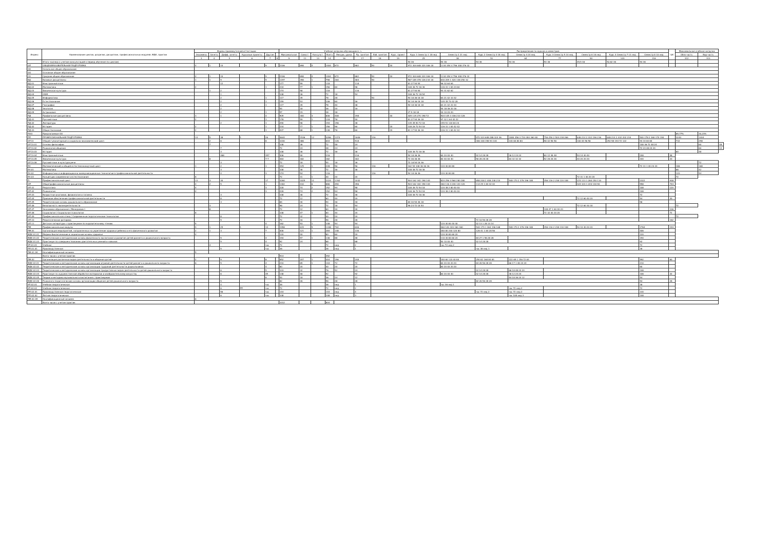| Индекс | Наименование циклов, разделов, дисциплин, профессиональных модулей, МДК, практик | Формы промежуточной аттестации | | | | | | Учебная нагрузка обучающихся, ч. | | | | | | | | Распределение по курсам и семестрам | | | | | | | | ЦК | Максимальная учебная нагрузка | | |
| --- | --- | --- | --- | --- | --- | --- | --- | --- | --- | --- | --- | --- | --- | --- | --- | --- | --- | --- | --- | --- | --- | --- | --- | --- | --- | --- | --- |
| | | Экзамены | Зачеты | Дифф. зачеты | Курсовые проекты | Другие | | Максимальная | Самост. | Консульт. | Всего | Лекции, уроки | Пр. занятия | Лаб. занятия | Курс. проект | Курс 1 Семестр 1 18 нед | Семестр 2 21 нед | Курс 2 Семестр 3 18 нед | Семестр 4 20 нед | Курс 3 Семестр 5 14 нед | Семестр 6 16 нед | Курс 4 Семестр 7 13 нед | Семестр 8 10 нед | | Обяз часть | Вар часть | |
| | | 3 | 4 | 5 | 6 | 7 | 8 | 9 | 11 | 13 | 14 | 16 | 17 | 18 | 19 | 25 | 38 | 51 | 64 | 77 | 90 | 103 | 116 | | 312 | 313 | |
| | Итого час/нед (с учетом консультаций в период обучения по циклам) | | | | | | | | | | | | | | | 54 36 | 54 36 | 54 36 | 54 36 | 54 36 | 49,5 36 | 52,62 36 | 54 36 | | | | |
| ОП | ОБЩЕОБРАЗОВАТЕЛЬНАЯ ПОДГОТОВКА | 4 | 1 | 10 | | 9 | | 2106 | 698 | 4 | 1404 | 672 | 682 | 50 | 40 | 972 304 648 324 306 18 | 1134 354 4 756 348 376 32 | | | | | | | | | | |
| НО | Начальное общее образование | | | | | | | | | | | | | | | | | | | | | | | | | | |
| ОО | Основное общее образование | | | | | | | | | | | | | | | | | | | | | | | | | | |
| СО | Среднее общее образование | 4 | 1 | 10 | | 9 | | 2106 | 698 | 4 | 1404 | 672 | 682 | 50 | 40 | 972 304 648 324 306 18 | 1134 354 4 756 348 376 32 | | | | | | | | | | |
| БД | Базовые дисциплины | 1 | 1 | 9 | | 5 | | 1197 | 398 | 1 | 798 | 264 | 484 | 50 | | 567 189 378 126 234 18 | 630 209 1 420 138 250 32 | | | | | | | | | | |
| БД.01 | Иностранный язык | | | 12 | | | | 177 | 59 | | 118 | | 118 | | | 81 27 54 54 | 96 32 64 64 | | | | | | | | | | |
| БД.02 | Математика | 2 | | | | 1 | | 234 | 77 | 1 | 156 | 60 | 96 | | | 108 36 72 36 36 | 126 41 1 84 24 60 | | | | | | | | | | |
| БД.03 | Физическая культура | | 1 | 2 | | | | 174 | 58 | | 116 | | 116 | | | 81 27 54 54 | 93 31 62 62 | | | | | | | | | | |
| БД.04 | ОБЖ | | | 1 | | | | 108 | 36 | | 72 | 18 | 54 | | | 108 36 72 18 54 | | | | | | | | | | | |
| БД.05 | Информатика | | | 2 | | 1 | | 117 | 39 | | 78 | 28 | | 50 | | 54 18 36 18 18 | 63 21 42 10 32 | | | | | | | | | | |
| БД.06 | Естествознание | | | 2 | | 1 | | 159 | 53 | | 106 | 60 | 46 | | | 54 18 36 18 18 | 105 35 70 42 28 | | | | | | | | | | |
| БД.07 | География | | | 2 | | 1 | | 117 | 39 | | 78 | 40 | 38 | | | 54 18 36 18 18 | 63 21 42 22 20 | | | | | | | | | | |
| БД.08 | Экология | | | 2 | | | | 54 | 18 | | 36 | 20 | 16 | | | | 54 18 36 20 16 | | | | | | | | | | |
| БД.09 | Астрономия | | | 2 | | 1 | | 57 | 19 | | 38 | 38 | | | | 27 9 18 18 | 30 10 20 20 | | | | | | | | | | |
| ПД | Профильные дисциплины | 3 | | 1 | | 4 | | 909 | 300 | 3 | 606 | 408 | 198 | | 40 | 405 115 270 198 72 | 504 145 3 336 210 126 | | | | | | | | | | |
| ПД.01 | Русский язык | 2 | | | | 1 | | 178 | 59 | 1 | 118 | 78 | 40 | | | 81 27 54 36 18 | 97 32 1 64 42 22 | | | | | | | | | | |
| ПД.02 | Литература | | | 2 | | 1 | | 290 | 96 | | 194 | 156 | 38 | | | 135 45 90 72 18 | 155 51 104 84 20 | | | | | | | | | | |
| ПД.02 | История | 2 | | | | 1 | | 234 | 77 | 1 | 156 | 96 | 60 | | 20 | 108 26 72 54 18 | 126 31 1 84 42 42 | | | | | | | | | | |
| ПД.03 | Обществознание | 2 | | | | 1 | | 207 | 68 | 1 | 138 | 78 | 60 | | 20 | 81 17 54 36 18 | 126 31 1 84 42 42 | | | | | | | | | | |
| ПОО | Предлагаемые ОО | | | | | | | | | | | | | | | | | | | | | | | | 69,77% | 30,23% | |
| ПП | ПРОФЕССИОНАЛЬНАЯ ПОДГОТОВКА | 14 | 5 | 38 | 1 | 26 | | 4644 | 1536 | 12 | 3096 | 1374 | 1606 | 116 | | | | 972 324 648 288 324 36 | 1080 356 4 720 280 360 80 | 756 250 2 504 238 266 | 648 214 2 432 196 236 | 648 214 2 432 202 230 | 540 178 2 360 170 190 | | 3240 | 1404 | |
| ОГСЭ | Общий гуманитарный и социально-экономический цикл | | 2 | 6 | | 8 | | 1030 | 386 | | 644 | 126 | 518 | | | | | 306 108 198 54 144 | 140 60 80 80 | 98 42 56 56 | 100 44 56 56 | 292 98 194 72 122 | 94 34 60 60 | | 732 | 298 | |
| ОГСЭ.01 | Основы философии | | 7 | | | | | 108 | 36 | | 72 | 48 | 24 | | | | | | | | | | 108 36 72 48 24 | | | 60 | 48 |
| ОГСЭ.02 | Психология общения | | | 7 | | | | 72 | 24 | | 48 | 24 | 24 | | | | | | | | | | 72 24 48 24 24 | | | 60 | 12 |
| ОГСЭ.03 | История | | | 3 | | | | 108 | 36 | | 72 | 36 | 36 | | | 108 36 72 36 36 | | | | | | | | | 60 | 48 | |
| ОГСЭ.04 | Иностранный язык | | | 468 | | 357 | | 306 | 90 | | 216 | | 216 | | | 54 18 36 36 | 60 20 40 40 | 42 14 28 28 | 36 12 24 24 | 60 12 48 48 | 54 14 40 40 | | 208 | 98 | | | |
| ОГСЭ.05 | Физическая культура | | 8 | | | 7-7 | | 364 | 182 | | 182 | | 182 | | | 72 36 36 36 | 80 40 40 40 | 56 28 28 28 | 64 32 32 32 | 52 26 26 26 | 40 20 20 20 | | 344 | 20 | | | |
| ОГСЭ.06 | Русский язык и культура речи | | | 3 | | | | 72 | 18 | | 54 | 18 | 36 | | | 72 18 54 18 36 | | | | | | | | | | 72 | |
| ЕН | Математический и общий естественнонаучный цикл | 1 | | 2 | | 1 | | 354 | 125 | 1 | 228 | 56 | 56 | 116 | | 162 54 108 36 36 36 | 120 40 80 80 | | | | | | 72 31 1 40 20 20 | | 186 | 168 | |
| ЕН.01 | Математика | | | 3 | | | | 108 | 36 | | 72 | 36 | 36 | | | 108 36 72 36 36 | | | | | | | | | 66 | 42 | |
| ЕН.02 | Информатика и информационно-коммуникационные технологии в профессиональной деятельности | | | 4 | | 3 | | 174 | 54 | | 116 | | | 116 | | 54 18 36 36 | 120 40 80 80 | | | | | | | | 120 | 54 | |
| ЕН.03 | Концепции современного естествознания | 8 | | | | | | 72 | 31 | 1 | 40 | 20 | 20 | | | | | | | | 72 31 1 40 20 20 | | | | 72 | | |
| П | Профессиональный цикл | 13 | 3 | 30 | 1 | 17 | | 3260 | 1025 | 11 | 2224 | 1192 | 1032 | | | 504 162 342 198 144 | 820 256 4 560 280 280 | 658 208 2 448 238 210 | 548 170 2 376 196 180 | 356 116 2 238 120 108 | 374 113 1 260 150 110 | | 2322 | 938 | | | |
| ОП | Общепрофессиональные дисциплины | 4 | 2 | 5 | | 1 | | 1302 | 410 | 6 | 886 | 490 | 396 | | | 504 162 342 198 144 | 360 116 4 240 120 120 | 114 29 1 84 42 42 | | | 324 103 1 220 130 90 | | 558 | 744 | | | |
| ОП.01 | Педагогика | 4 | | | | 3 | | 228 | 74 | 2 | 152 | 94 | 58 | | | 108 36 72 54 18 | 120 38 2 80 40 40 | | | | | | 108 | 120 | | | |
| ОП.02 | Психология | 4 | | | | 3 | | 228 | 74 | 2 | 152 | 94 | 58 | | | 108 36 72 54 18 | 120 38 2 80 40 40 | | | | | | 108 | | | | |
| ОП.03 | Возрастная анатомия, физиология и гигиена | | | 3 | | | | 108 | 36 | | 72 | 36 | 36 | | | 108 36 72 36 36 | | | | | | | 72 | | | | |
| ОП.04 | Правовое обеспечение профессиональной деятельности | | | 8 | | | | 72 | 12 | | 60 | 40 | 20 | | | | | | | | 72 12 60 40 20 | | 54 | 30 | | | |
| ОП.05 | Теоретические основы дошкольного образования | | | 3 | | | | 84 | 30 | | 54 | 36 | 18 | | | 84 30 54 36 18 | | | | | | | 96 | | | | |
| ОП.06 | Безопасность жизнедеятельности | | 3 | | | | | 96 | 24 | | 72 | 18 | 54 | | | 96 24 72 18 54 | | | | | 72 12 60 30 30 | | | | 72 | | |
| ОП.07 | Экономика образования / Менеджмент | | 8 | | | | | 72 | 12 | | 60 | 30 | 30 | | | | | | | 108 47 1 60 40 20 | | | | 106 | | | |
| ОП.08 | Социология / Социальная психология | 8 | | | | | | 108 | 47 | 1 | 60 | 40 | 20 | | | | | | | 72 32 40 20 20 | | | | 72 | | | |
| ОП.09 | Профессиональная этика / Современные педагогические технологии | | | 8 | | | | 72 | 32 | | 40 | 20 | 20 | | | | | | | | | | | | 72 | | |
| ОП.10 | Педагогическая риторика | | | 5 | | | | 72 | 16 | | 56 | 28 | 28 | | | | | 72 16 56 28 28 | | | | | | 162 | | | |
| ОП.11 | Детская литература с практикумом по выразительному чтению | 5 | | | | 4 | | 162 | 53 | 1 | 108 | 54 | 54 | | | | 120 40 80 40 40 | 42 13 1 28 14 14 | | | | | | | | | |
| ПМ | Профессиональные модули | 9 | 1 | 25 | 1 | 14 | | 1958 | 615 | 5 | 1338 | 702 | 636 | | | | 460 140 320 160 160 | 544 179 1 364 196 168 | 548 170 2 376 196 180 | 356 116 2 238 130 108 | 50 10 40 20 20 | | 1764 | 194 | | | |
| ПМ.01 | Организация мероприятий, направленных на укрепление здоровья ребенка и его физического развития | 2 | 1 | 3 | | 7 | | 406 | 121 | 1 | 284 | 148 | 136 | | | | 280 80 200 120 80 | 126 41 1 84 28 56 | | | | | 406 | | | | |
| МДК.01.01 | Медико-биологические и социальные основы здоровья | 4 | | | | | | 120 | 40 | | 80 | 60 | 20 | | | | 120 40 80 60 20 | | | | | | 120 | | | | |
| МДК.01.02 | Теоретические и методические основы физического воспитания и развития детей раннего и дошкольного возраста | | | 5 | | 4 | | 194 | 57 | 1 | 136 | 88 | 48 | | | | 110 30 80 60 20 | 84 27 1 56 28 28 | | | | | 194 | | | | |
| МДК.01.03 | Практикум по совершенствованию двигательных умений и навыков | | | 5 | | 4 | | 92 | 24 | | 68 | | 68 | | | | 50 10 40 40 | 42 14 28 28 | | | | | 92 | | | | |
| УП.01.01 | Учебная | | 4 | | | час | | 72 | | | 72 | нед | 2 | | | | час 72 нед 2 | | | | | | 72 | | | | |
| ПП.01.01 | Производственная | | | 5 | | час | | 36 | | | 36 | нед | 1 | | | | | час 36 нед 1 | | | | | 36 | | | | |
| ПМ.01.ЭК | Квалификационный экзамен | 5 | | | | | | | | | | | | | | | | | | | | | | | | | |
| | Всего часов с учетом практик | | | | | | | 514 | | | 392 | | | | | | | | | | | | | | | | |
| ПМ.02 | Организация различных видов деятельности и общения детей | 2 | | 9 | | 6 | | 652 | 207 | 1 | 444 | 196 | 248 | | | | 180 60 120 40 80 | 250 82 168 84 84 | 222 65 1 156 72 84 | | | | 592 | 60 | | | |
| МДК.02.01 | Теоретические и методические основы организации игровой деятельности детей раннего и дошкольного возраста | 6 | | 5 | | 4 | | 210 | 65 | 1 | 144 | 72 | 72 | | | | 60 20 40 20 20 | 84 28 56 28 28 | 66 17 1 48 24 24 | | | | 210 | | | | |
| МДК.02.02 | Теоретические и методические основы организации трудовой деятельности дошкольников | | | | | 4 | | 60 | 20 | | 40 | 20 | 20 | | | | 60 20 40 20 20 | | | | | | 60 | | | | |
| МДК.02.03 | Теоретические и методические основы организации продуктивных видов деятельности детей дошкольного возраста | | | 6 | | 5 | | 103 | 32 | | 76 | 52 | 24 | | | | | 42 14 28 28 | 66 18 48 24 24 | | | | 108 | | | | |
| МДК.02.04 | Практикум по художественной обработке материалов и изобразительному искусству | | | 6 | | 45 | | 138 | 46 | | 92 | | 92 | | | | 60 20 40 40 | 42 14 28 28 | 36 12 24 24 | | | | 106 | 32 | | | |
| МДК.02.05 | Теория и методика музыкального воспитания с практикумом | | | | | 6 | | 54 | 18 | | 36 | 24 | 12 | | | | | | 54 18 36 24 12 | | | | 54 | | | | |
| МДК.02.06 | Психолого-педагогические основы организации общения детей дошкольного возраста | | | 5 | | | | 82 | 26 | | 56 | 28 | 28 | | | | | 82 26 56 28 28 | | | | | 54 | 28 | | | |
| УП.02.01 | Учебная педагогическая | | | 4 | | час | | 36 | | | 36 | нед | 1 | | | | час 36 нед 1 | | | | | | 36 | | | | |
| УП.02.02 | Учебная педагогическая | | | 6 | РП | час | | 72 | | | 72 | нед | 2 | | | | | | час 72 нед 2 | | | | 72 | | | | |
| ПП.02.01 | Производственная педагогическая | | | 56 | | час | | 144 | | | 144 | нед | 4 | | | | | час 72 нед 2 | час 72 нед 2 | | | | 144 | | | | |
| ПП.02.02 | Летняя педагогическая | | | 6 | | час | | 108 | | | 108 | нед | 3 | | | | | | час 108 нед 3 | | | | 108 | | | | |
| ПМ.02.ЭК | Квалификационный экзамен | 6 | | | | | | | | | | | | | | | | | | | | | | | | | |
| | Всего часов с учетом практик | | | | | | | 1012 | | | 804 | | | | | | | | | | | | | | | | |